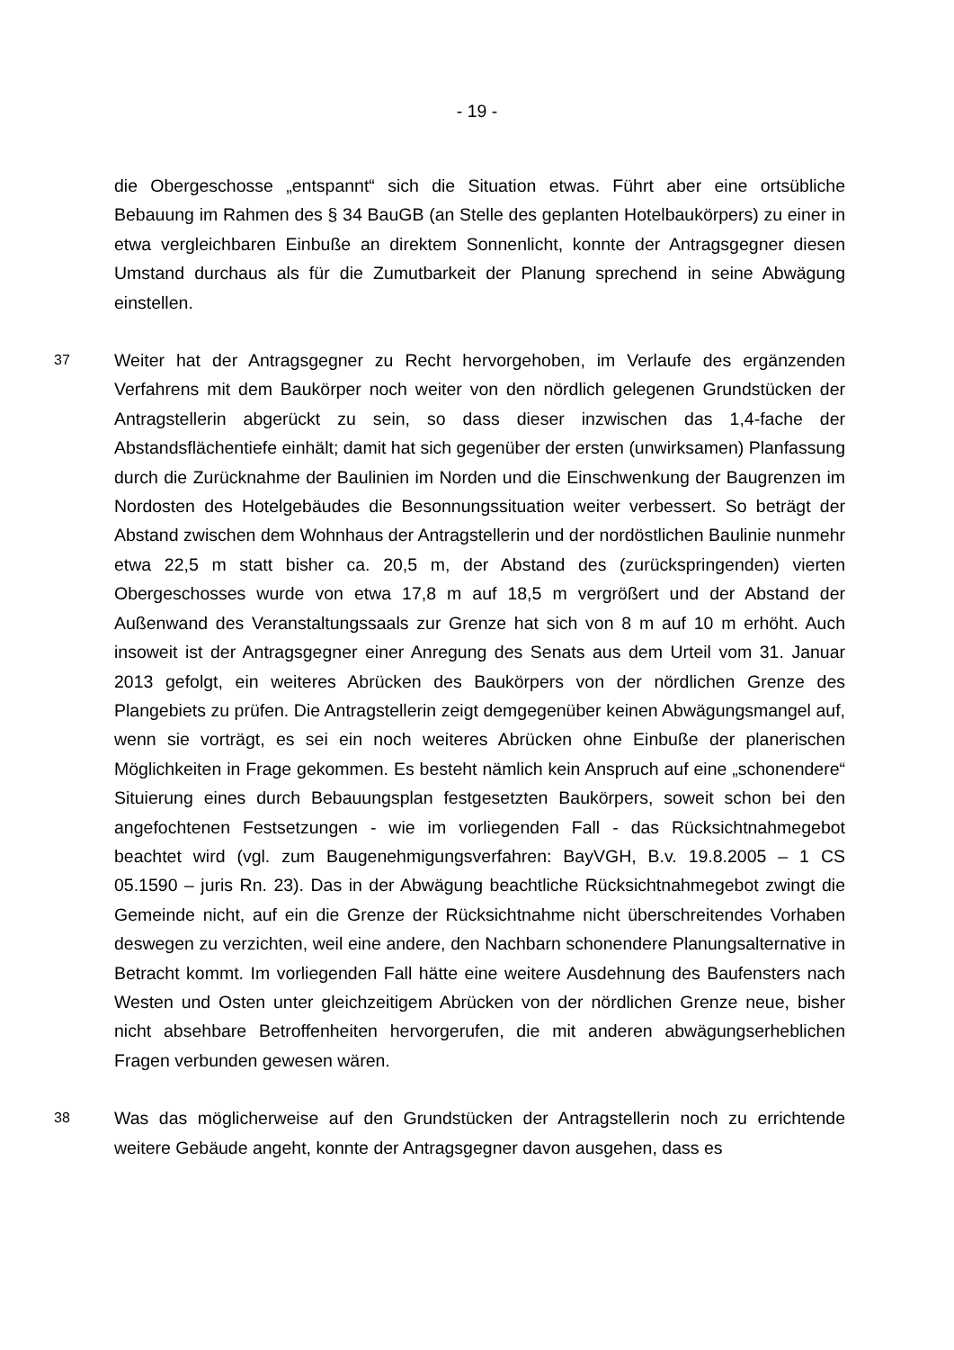- 19 -
die Obergeschosse „entspannt“ sich die Situation etwas. Führt aber eine ortsübliche Bebauung im Rahmen des § 34 BauGB (an Stelle des geplanten Hotelbaukörpers) zu einer in etwa vergleichbaren Einbuße an direktem Sonnenlicht, konnte der Antragsgegner diesen Umstand durchaus als für die Zumutbarkeit der Planung sprechend in seine Abwägung einstellen.
37
Weiter hat der Antragsgegner zu Recht hervorgehoben, im Verlaufe des ergänzenden Verfahrens mit dem Baukörper noch weiter von den nördlich gelegenen Grundstücken der Antragstellerin abgerückt zu sein, so dass dieser inzwischen das 1,4-fache der Abstandsflächentiefe einhält; damit hat sich gegenüber der ersten (unwirksamen) Planfassung durch die Zurücknahme der Baulinien im Norden und die Einschwenkung der Baugrenzen im Nordosten des Hotelgebäudes die Besonnungssituation weiter verbessert. So beträgt der Abstand zwischen dem Wohnhaus der Antragstellerin und der nordöstlichen Baulinie nunmehr etwa 22,5 m statt bisher ca. 20,5 m, der Abstand des (zurückspringenden) vierten Obergeschosses wurde von etwa 17,8 m auf 18,5 m vergrößert und der Abstand der Außenwand des Veranstaltungssaals zur Grenze hat sich von 8 m auf 10 m erhöht. Auch insoweit ist der Antragsgegner einer Anregung des Senats aus dem Urteil vom 31. Januar 2013 gefolgt, ein weiteres Abrücken des Baukörpers von der nördlichen Grenze des Plangebiets zu prüfen. Die Antragstellerin zeigt demgegenüber keinen Abwägungsmangel auf, wenn sie vorträgt, es sei ein noch weiteres Abrücken ohne Einbuße der planerischen Möglichkeiten in Frage gekommen. Es besteht nämlich kein Anspruch auf eine „schonendere“ Situierung eines durch Bebauungsplan festgesetzten Baukörpers, soweit schon bei den angefochtenen Festsetzungen - wie im vorliegenden Fall - das Rücksichtnahmegebot beachtet wird (vgl. zum Baugenehmigungsverfahren: BayVGH, B.v. 19.8.2005 – 1 CS 05.1590 – juris Rn. 23). Das in der Abwägung beachtliche Rücksichtnahmegebot zwingt die Gemeinde nicht, auf ein die Grenze der Rücksichtnahme nicht überschreitendes Vorhaben deswegen zu verzichten, weil eine andere, den Nachbarn schonendere Planungsalternative in Betracht kommt. Im vorliegenden Fall hätte eine weitere Ausdehnung des Baufensters nach Westen und Osten unter gleichzeitigem Abrücken von der nördlichen Grenze neue, bisher nicht absehbare Betroffenheiten hervorgerufen, die mit anderen abwägungserheblichen Fragen verbunden gewesen wären.
38
Was das möglicherweise auf den Grundstücken der Antragstellerin noch zu errichtende weitere Gebäude angeht, konnte der Antragsgegner davon ausgehen, dass es